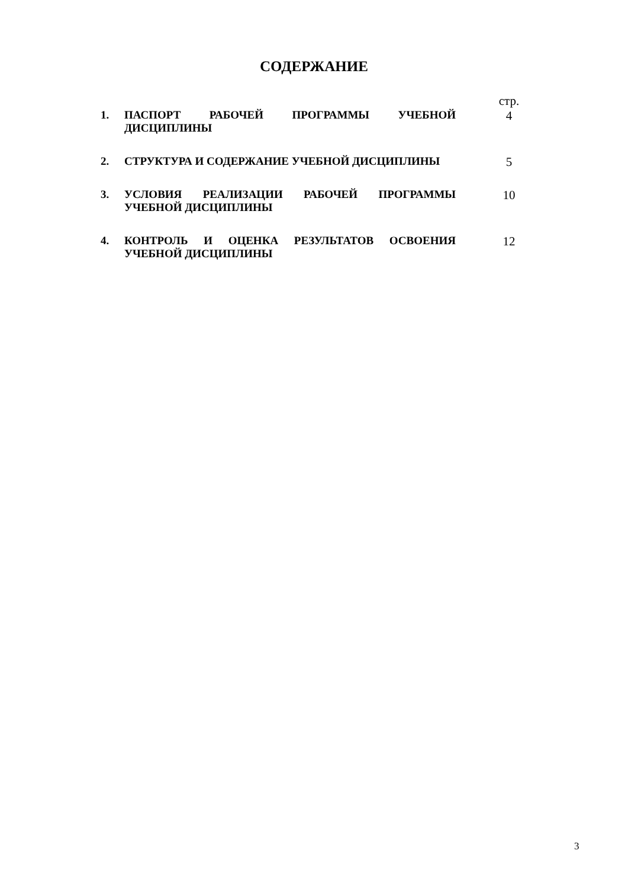СОДЕРЖАНИЕ
| | | стр. |
| 1. | ПАСПОРТ РАБОЧЕЙ ПРОГРАММЫ УЧЕБНОЙ ДИСЦИПЛИНЫ | 4 |
| 2. | СТРУКТУРА И СОДЕРЖАНИЕ УЧЕБНОЙ ДИСЦИПЛИНЫ | 5 |
| 3. | УСЛОВИЯ РЕАЛИЗАЦИИ РАБОЧЕЙ ПРОГРАММЫ УЧЕБНОЙ ДИСЦИПЛИНЫ | 10 |
| 4. | КОНТРОЛЬ И ОЦЕНКА РЕЗУЛЬТАТОВ ОСВОЕНИЯ УЧЕБНОЙ ДИСЦИПЛИНЫ | 12 |
3